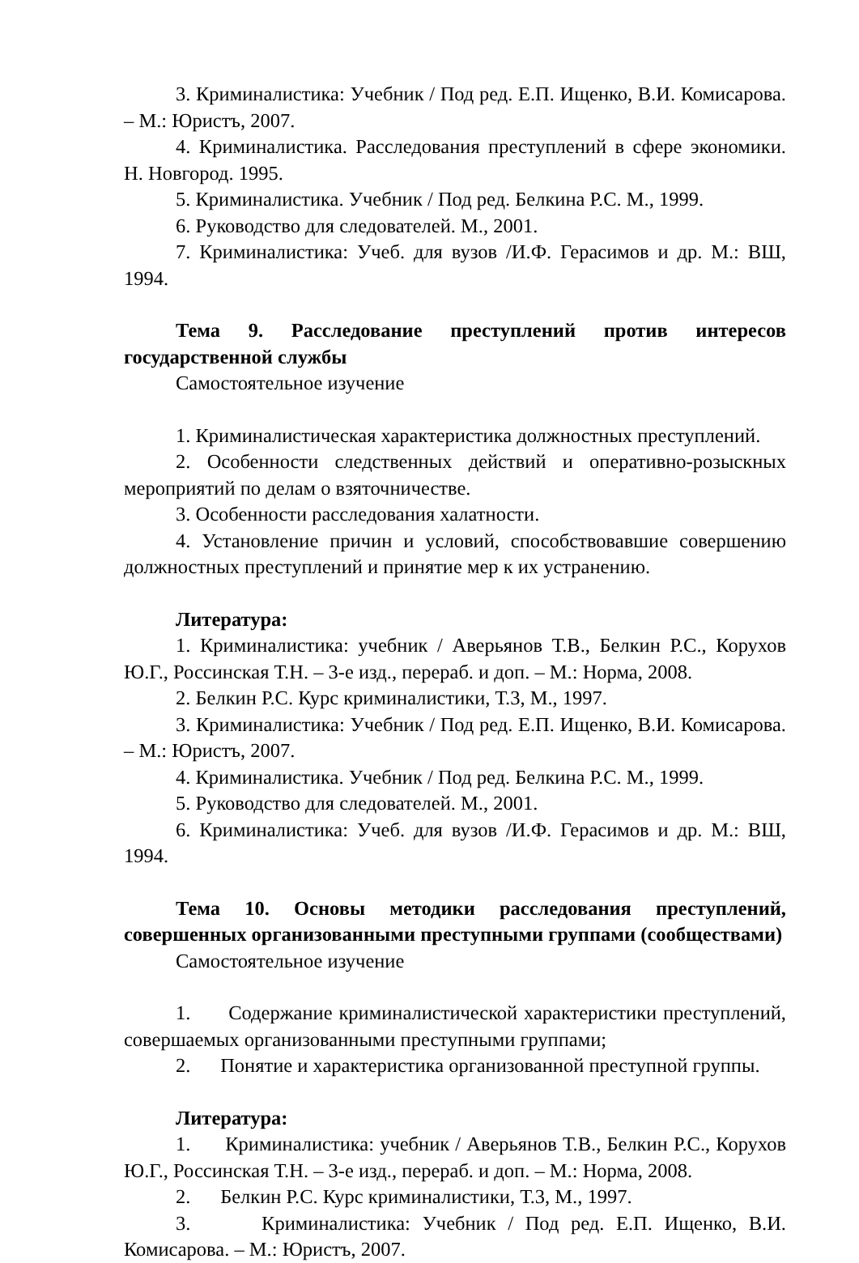3. Криминалистика: Учебник / Под ред. Е.П. Ищенко, В.И. Комисарова. – М.: Юристъ, 2007.
4. Криминалистика. Расследования преступлений в сфере экономики. Н. Новгород. 1995.
5. Криминалистика. Учебник / Под ред. Белкина Р.С. М., 1999.
6. Руководство для следователей. М., 2001.
7. Криминалистика: Учеб. для вузов /И.Ф. Герасимов и др. М.: ВШ, 1994.
Тема 9. Расследование преступлений против интересов государственной службы
Самостоятельное изучение
1. Криминалистическая характеристика должностных преступлений.
2. Особенности следственных действий и оперативно-розыскных мероприятий по делам о взяточничестве.
3. Особенности расследования халатности.
4. Установление причин и условий, способствовавшие совершению должностных преступлений и принятие мер к их устранению.
Литература:
1. Криминалистика: учебник / Аверьянов Т.В., Белкин Р.С., Корухов Ю.Г., Россинская Т.Н. – 3-е изд., перераб. и доп. – М.: Норма, 2008.
2. Белкин Р.С. Курс криминалистики, Т.3, М., 1997.
3. Криминалистика: Учебник / Под ред. Е.П. Ищенко, В.И. Комисарова. – М.: Юристъ, 2007.
4. Криминалистика. Учебник / Под ред. Белкина Р.С. М., 1999.
5. Руководство для следователей. М., 2001.
6. Криминалистика: Учеб. для вузов /И.Ф. Герасимов и др. М.: ВШ, 1994.
Тема 10. Основы методики расследования преступлений, совершенных организованными преступными группами (сообществами)
Самостоятельное изучение
1. Содержание криминалистической характеристики преступлений, совершаемых организованными преступными группами;
2. Понятие и характеристика организованной преступной группы.
Литература:
1. Криминалистика: учебник / Аверьянов Т.В., Белкин Р.С., Корухов Ю.Г., Россинская Т.Н. – 3-е изд., перераб. и доп. – М.: Норма, 2008.
2. Белкин Р.С. Курс криминалистики, Т.3, М., 1997.
3. Криминалистика: Учебник / Под ред. Е.П. Ищенко, В.И. Комисарова. – М.: Юристъ, 2007.